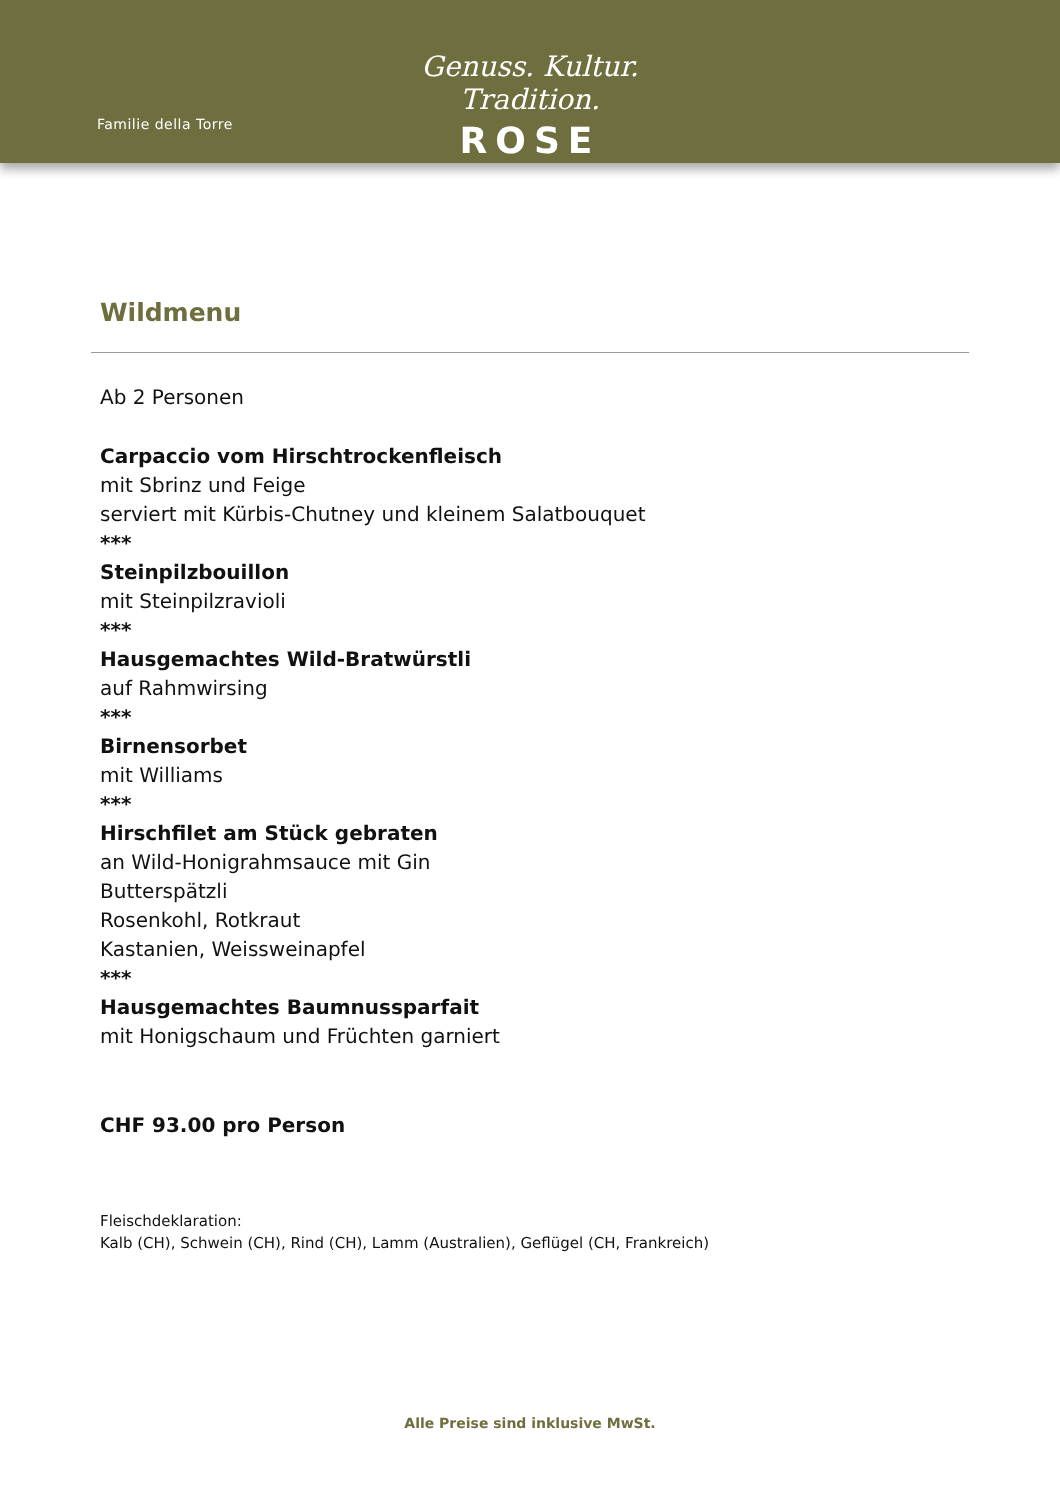Familie della Torre
Genuss. Kultur. Tradition.
ROSE
Wildmenu
Ab 2 Personen
Carpaccio vom Hirschtrockenfleisch
mit Sbrinz und Feige
serviert mit Kürbis-Chutney und kleinem Salatbouquet
***
Steinpilzbouillon
mit Steinpilzravioli
***
Hausgemachtes Wild-Bratwürstli
auf Rahmwirsing
***
Birnensorbet
mit Williams
***
Hirschfilet am Stück gebraten
an Wild-Honigrahmsauce mit Gin
Butterspätzli
Rosenkohl, Rotkraut
Kastanien, Weissweinapfel
***
Hausgemachtes Baumnussparfait
mit Honigschaum und Früchten garniert
CHF 93.00 pro Person
Fleischdeklaration:
Kalb (CH), Schwein (CH), Rind (CH), Lamm (Australien), Geflügel (CH, Frankreich)
Alle Preise sind inklusive MwSt.